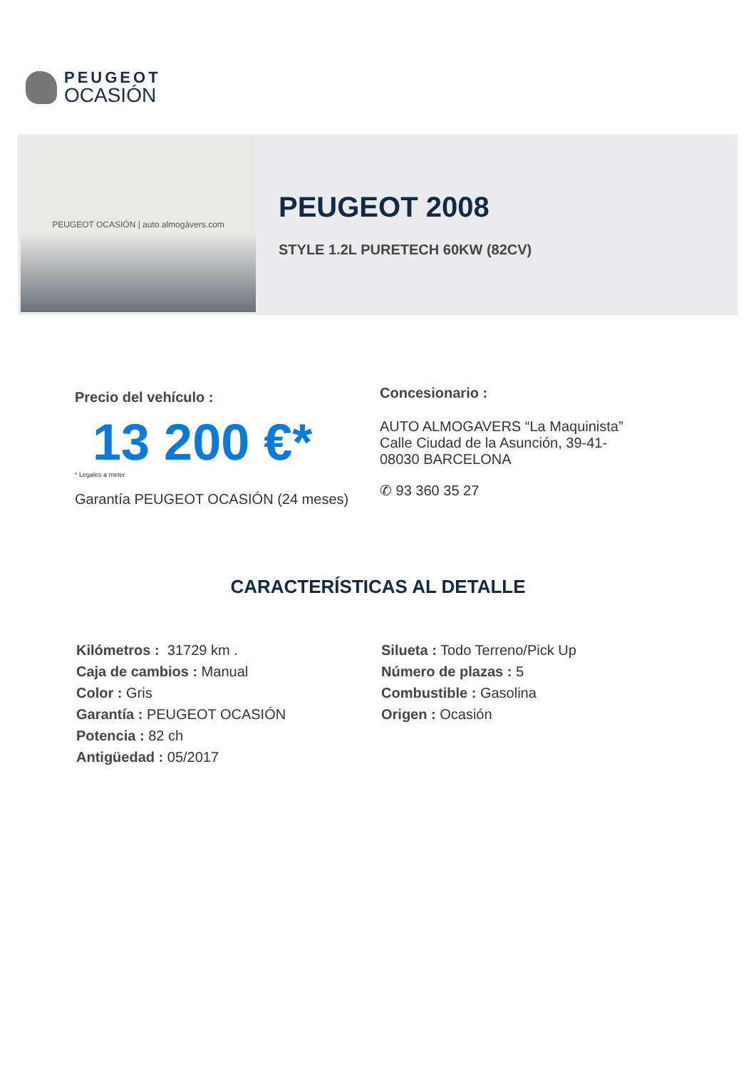PEUGEOT
OCASIÓN
PEUGEOT OCASIÓN | auto almogàvers.com
PEUGEOT 2008
STYLE 1.2L PURETECH 60KW (82CV)
Precio del vehículo :
13 200 €*
* Legales a meter
Garantía PEUGEOT OCASIÓN (24 meses)
Concesionario :
AUTO ALMOGAVERS “La Maquinista”
Calle Ciudad de la Asunción, 39-41-
08030 BARCELONA
✆ 93 360 35 27
CARACTERÍSTICAS AL DETALLE
Kilómetros : 31729 km .
Caja de cambios : Manual
Color : Gris
Garantía : PEUGEOT OCASIÓN
Potencia : 82 ch
Antigüedad : 05/2017
Silueta : Todo Terreno/Pick Up
Número de plazas : 5
Combustible : Gasolina
Origen : Ocasión